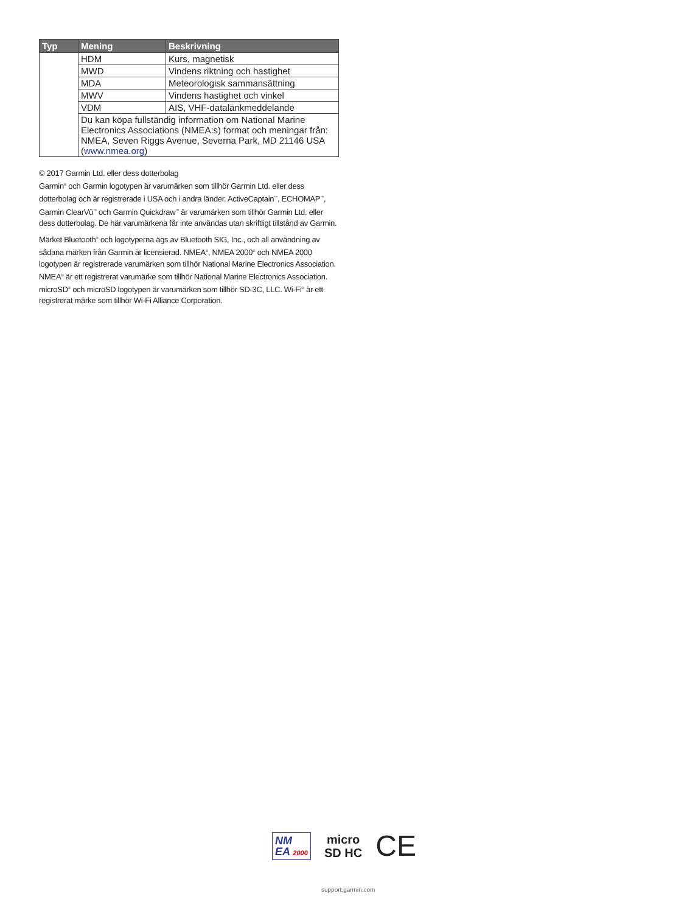| Typ | Mening | Beskrivning |
| --- | --- | --- |
| | HDM | Kurs, magnetisk |
| | MWD | Vindens riktning och hastighet |
| | MDA | Meteorologisk sammansättning |
| | MWV | Vindens hastighet och vinkel |
| | VDM | AIS, VHF-datalänkmeddelande |
| | Du kan köpa fullständig information om National Marine Electronics Associations (NMEA:s) format och meningar från: NMEA, Seven Riggs Avenue, Severna Park, MD 21146 USA ( www.nmea.org ) | |
© 2017 Garmin Ltd. eller dess dotterbolag
Garmin<sup>®</sup> och Garmin logotypen är varumärken som tillhör Garmin Ltd. eller dess dotterbolag och är registrerade i USA och i andra länder. ActiveCaptain<sup>™</sup>, ECHOMAP<sup>™</sup>, Garmin ClearVü<sup>™</sup> och Garmin Quickdraw<sup>™</sup> är varumärken som tillhör Garmin Ltd. eller dess dotterbolag. De här varumärkena får inte användas utan skriftligt tillstånd av Garmin.
Märket Bluetooth<sup>®</sup> och logotyperna ägs av Bluetooth SIG, Inc., och all användning av sådana märken från Garmin är licensierad. NMEA<sup>®</sup>, NMEA 2000<sup>®</sup> och NMEA 2000 logotypen är registrerade varumärken som tillhör National Marine Electronics Association. NMEA<sup>®</sup> är ett registrerat varumärke som tillhör National Marine Electronics Association. microSD<sup>®</sup> och microSD logotypen är varumärken som tillhör SD-3C, LLC. Wi-Fi<sup>®</sup> är ett registrerat märke som tillhör Wi-Fi Alliance Corporation.
NM
EA 2000
micro
SD HC
CE
support.garmin.com